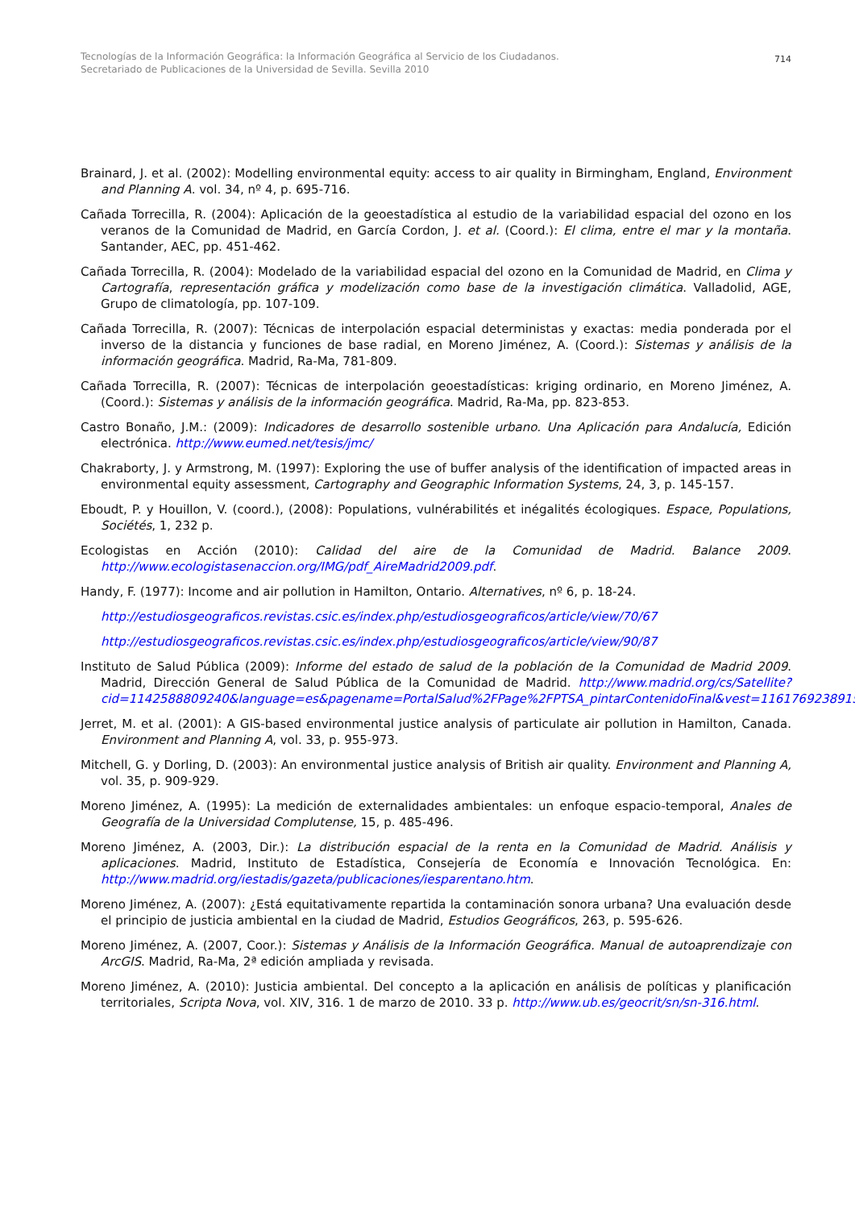Tecnologías de la Información Geográfica: la Información Geográfica al Servicio de los Ciudadanos.
Secretariado de Publicaciones de la Universidad de Sevilla. Sevilla 2010
714
Brainard, J. et al. (2002): Modelling environmental equity: access to air quality in Birmingham, England, Environment and Planning A. vol. 34, nº 4, p. 695-716.
Cañada Torrecilla, R. (2004): Aplicación de la geoestadística al estudio de la variabilidad espacial del ozono en los veranos de la Comunidad de Madrid, en García Cordon, J. et al. (Coord.): El clima, entre el mar y la montaña. Santander, AEC, pp. 451-462.
Cañada Torrecilla, R. (2004): Modelado de la variabilidad espacial del ozono en la Comunidad de Madrid, en Clima y Cartografía, representación gráfica y modelización como base de la investigación climática. Valladolid, AGE, Grupo de climatología, pp. 107-109.
Cañada Torrecilla, R. (2007): Técnicas de interpolación espacial deterministas y exactas: media ponderada por el inverso de la distancia y funciones de base radial, en Moreno Jiménez, A. (Coord.): Sistemas y análisis de la información geográfica. Madrid, Ra-Ma, 781-809.
Cañada Torrecilla, R. (2007): Técnicas de interpolación geoestadísticas: kriging ordinario, en Moreno Jiménez, A. (Coord.): Sistemas y análisis de la información geográfica. Madrid, Ra-Ma, pp. 823-853.
Castro Bonaño, J.M.: (2009): Indicadores de desarrollo sostenible urbano. Una Aplicación para Andalucía, Edición electrónica. http://www.eumed.net/tesis/jmc/
Chakraborty, J. y Armstrong, M. (1997): Exploring the use of buffer analysis of the identification of impacted areas in environmental equity assessment, Cartography and Geographic Information Systems, 24, 3, p. 145-157.
Eboudt, P. y Houillon, V. (coord.), (2008): Populations, vulnérabilités et inégalités écologiques. Espace, Populations, Sociétés, 1, 232 p.
Ecologistas en Acción (2010): Calidad del aire de la Comunidad de Madrid. Balance 2009. http://www.ecologistasenaccion.org/IMG/pdf_AireMadrid2009.pdf.
Handy, F. (1977): Income and air pollution in Hamilton, Ontario. Alternatives, nº 6, p. 18-24.
http://estudiosgeograficos.revistas.csic.es/index.php/estudiosgeograficos/article/view/70/67
http://estudiosgeograficos.revistas.csic.es/index.php/estudiosgeograficos/article/view/90/87
Instituto de Salud Pública (2009): Informe del estado de salud de la población de la Comunidad de Madrid 2009. Madrid, Dirección General de Salud Pública de la Comunidad de Madrid. http://www.madrid.org/cs/Satellite?cid=1142588809240&language=es&pagename=PortalSalud%2FPage%2FPTSA_pintarContenidoFinal&vest=1161769238915.
Jerret, M. et al. (2001): A GIS-based environmental justice analysis of particulate air pollution in Hamilton, Canada. Environment and Planning A, vol. 33, p. 955-973.
Mitchell, G. y Dorling, D. (2003): An environmental justice analysis of British air quality. Environment and Planning A, vol. 35, p. 909-929.
Moreno Jiménez, A. (1995): La medición de externalidades ambientales: un enfoque espacio-temporal, Anales de Geografía de la Universidad Complutense, 15, p. 485-496.
Moreno Jiménez, A. (2003, Dir.): La distribución espacial de la renta en la Comunidad de Madrid. Análisis y aplicaciones. Madrid, Instituto de Estadística, Consejería de Economía e Innovación Tecnológica. En: http://www.madrid.org/iestadis/gazeta/publicaciones/iesparentano.htm.
Moreno Jiménez, A. (2007): ¿Está equitativamente repartida la contaminación sonora urbana? Una evaluación desde el principio de justicia ambiental en la ciudad de Madrid, Estudios Geográficos, 263, p. 595-626.
Moreno Jiménez, A. (2007, Coor.): Sistemas y Análisis de la Información Geográfica. Manual de autoaprendizaje con ArcGIS. Madrid, Ra-Ma, 2ª edición ampliada y revisada.
Moreno Jiménez, A. (2010): Justicia ambiental. Del concepto a la aplicación en análisis de políticas y planificación territoriales, Scripta Nova, vol. XIV, 316. 1 de marzo de 2010. 33 p. http://www.ub.es/geocrit/sn/sn-316.html.